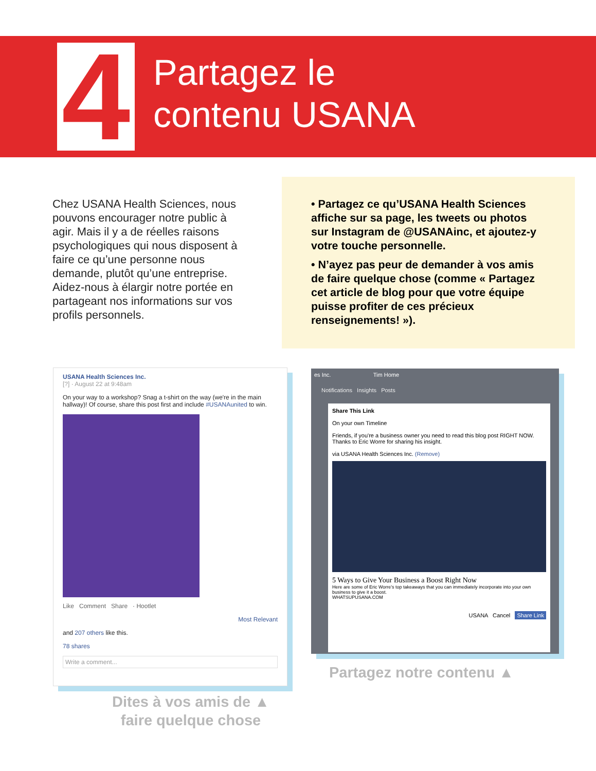4
Partagez le
contenu USANA
Chez USANA Health Sciences, nous pouvons encourager notre public à agir. Mais il y a de réelles raisons psychologiques qui nous disposent à faire ce qu’une personne nous demande, plutôt qu’une entreprise. Aidez-nous à élargir notre portée en partageant nos informations sur vos profils personnels.
• Partagez ce qu’USANA Health Sciences affiche sur sa page, les tweets ou photos sur Instagram de @USANAinc, et ajoutez-y votre touche personnelle.
• N’ayez pas peur de demander à vos amis de faire quelque chose (comme « Partagez cet article de blog pour que votre équipe puisse profiter de ces précieux renseignements! »).
USANA Health Sciences Inc.
[?] · August 22 at 9:48am
On your way to a workshop? Snag a t-shirt on the way (we're in the main hallway)! Of course, share this post first and include #USANAunited to win.
Like Comment Share · Hootlet
Most Relevant
and 207 others like this.
78 shares
Write a comment...
es Inc. Tim Home
Notifications Insights Posts
Share This Link
On your own Timeline
Friends, if you're a business owner you need to read this blog post RIGHT NOW. Thanks to Eric Worre for sharing his insight.
via USANA Health Sciences Inc. (Remove)
5 Ways to Give Your Business a Boost Right Now
Here are some of Eric Worre's top takeaways that you can immediately incorporate into your own business to give it a boost.
WHATSUPUSANA.COM
USANA Cancel Share Link
Partagez notre contenu ▲
Dites à vos amis de ▲
faire quelque chose